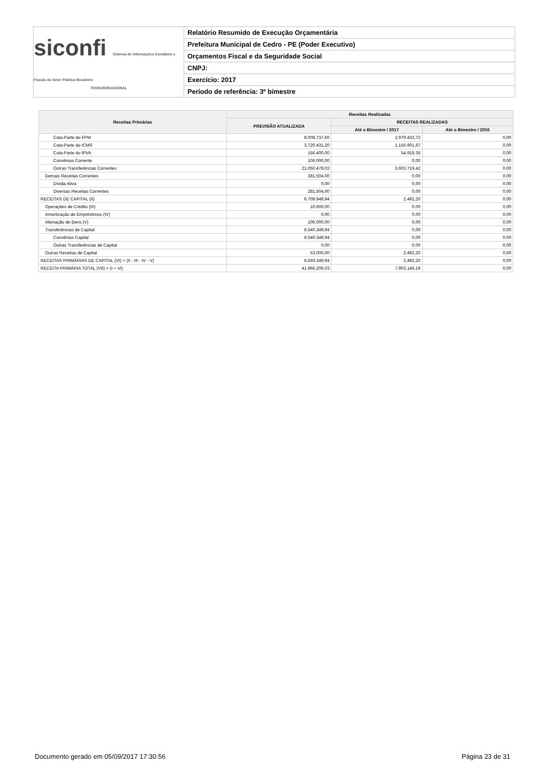siconfi Sistema de Informações Contábeis e Fiscais do Setor Público Brasileiro
TESOURONACIONAL
Relatório Resumido de Execução Orçamentária
Prefeitura Municipal de Cedro - PE (Poder Executivo)
Orçamentos Fiscal e da Seguridade Social
CNPJ:
Exercício: 2017
Período de referência: 3º bimestre
| Receitas Primárias | Receitas Realizadas | | |
| --- | --- | --- | --- |
| | PREVISÃO ATUALIZADA | RECEITAS REALIZADAS | |
| | | Até o Bimestre / 2017 | Até o Bimestre / 2016 |
| Cota-Parte do FPM | 8.008.737,60 | 2.979.433,72 | 0,00 |
| Cota-Parte do ICMS | 3.720.431,20 | 1.156.901,67 | 0,00 |
| Cota-Parte do IPVA | 156.400,00 | 54.919,35 | 0,00 |
| Convênios Corrente | 106.000,00 | 0,00 | 0,00 |
| Outras Transferências Correntes | 21.050.478,02 | 3.603.719,42 | 0,00 |
| Demais Receitas Correntes | 281.504,00 | 0,00 | 0,00 |
| Dívida Ativa | 0,00 | 0,00 | 0,00 |
| Diversas Receitas Correntes | 281.504,00 | 0,00 | 0,00 |
| RECEITAS DE CAPITAL (II) | 6.709.949,94 | 2.492,20 | 0,00 |
| Operações de Crédito (III) | 10.600,00 | 0,00 | 0,00 |
| Amortização de Empréstimos (IV) | 0,00 | 0,00 | 0,00 |
| Alienação de Bens (V) | 106.000,00 | 0,00 | 0,00 |
| Transferências de Capital | 6.540.349,94 | 0,00 | 0,00 |
| Convênios Capital | 6.540.349,94 | 0,00 | 0,00 |
| Outras Transferências de Capital | 0,00 | 0,00 | 0,00 |
| Outras Receitas de Capital | 53.000,00 | 2.492,20 | 0,00 |
| RECEITAS PRIMÁRIAS DE CAPITAL (VI) = (II - III - IV - V) | 6.593.349,94 | 2.492,20 | 0,00 |
| RECEITA PRIMÁRIA TOTAL (VII) = (I + VI) | 41.966.206,03 | 7.903.146,19 | 0,00 |
Documento gerado em 05/09/2017 17:30:56 Página 23 de 31